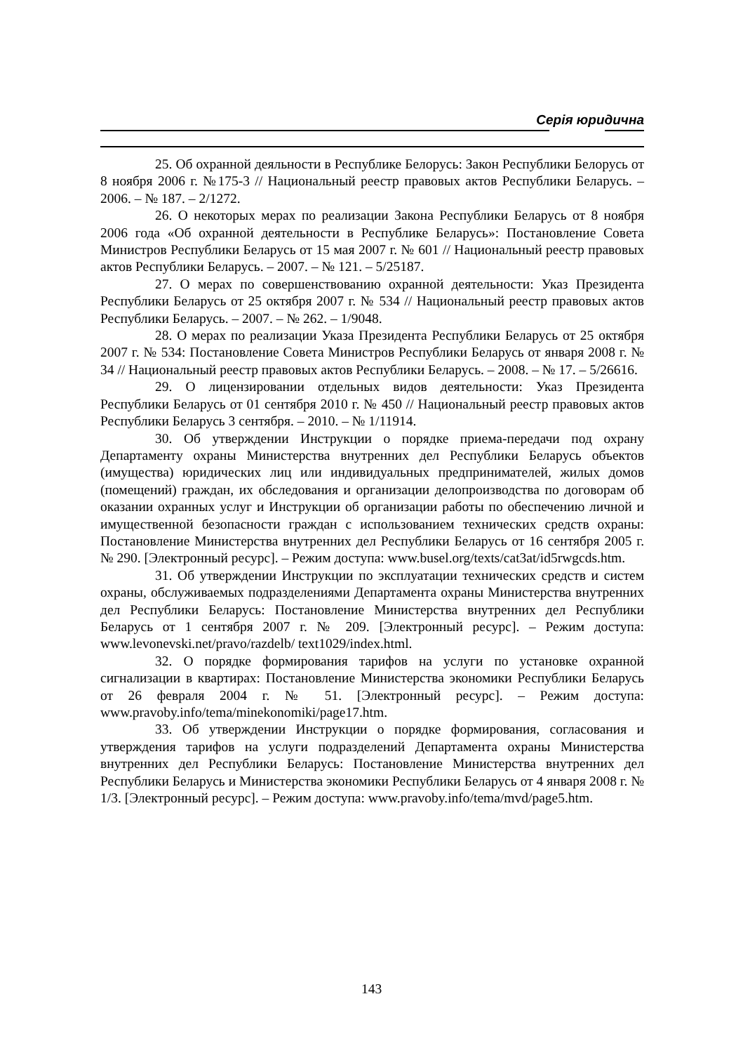Серія юридична
25. Об охранной деяльности в Республике Белорусь: Закон Республики Белорусь от 8 ноября 2006 г. №175-3 // Национальный реестр правовых актов Республики Беларусь. – 2006. – № 187. – 2/1272.
26. О некоторых мерах по реализации Закона Республики Беларусь от 8 ноября 2006 года «Об охранной деятельности в Республике Беларусь»: Постановление Совета Министров Республики Беларусь от 15 мая 2007 г. № 601 // Национальный реестр правовых актов Республики Беларусь. – 2007. – № 121. – 5/25187.
27. О мерах по совершенствованию охранной деятельности: Указ Президента Республики Беларусь от 25 октября 2007 г. № 534 // Национальный реестр правовых актов Республики Беларусь. – 2007. – № 262. – 1/9048.
28. О мерах по реализации Указа Президента Республики Беларусь от 25 октября 2007 г. № 534: Постановление Совета Министров Республики Беларусь от января 2008 г. № 34 // Национальный реестр правовых актов Республики Беларусь. – 2008. – № 17. – 5/26616.
29. О лицензировании отдельных видов деятельности: Указ Президента Республики Беларусь от 01 сентября 2010 г. № 450 // Национальный реестр правовых актов Республики Беларусь 3 сентября. – 2010. – № 1/11914.
30. Об утверждении Инструкции о порядке приема-передачи под охрану Департаменту охраны Министерства внутренних дел Республики Беларусь объектов (имущества) юридических лиц или индивидуальных предпринимателей, жилых домов (помещений) граждан, их обследования и организации делопроизводства по договорам об оказании охранных услуг и Инструкции об организации работы по обеспечению личной и имущественной безопасности граждан с использованием технических средств охраны: Постановление Министерства внутренних дел Республики Беларусь от 16 сентября 2005 г. № 290. [Электронный ресурс]. – Режим доступа: www.busel.org/texts/cat3at/id5rwgcds.htm.
31. Об утверждении Инструкции по эксплуатации технических средств и систем охраны, обслуживаемых подразделениями Департамента охраны Министерства внутренних дел Республики Беларусь: Постановление Министерства внутренних дел Республики Беларусь от 1 сентября 2007 г. № 209. [Электронный ресурс]. – Режим доступа: www.levonevski.net/pravo/razdelb/ text1029/index.html.
32. О порядке формирования тарифов на услуги по установке охранной сигнализации в квартирах: Постановление Министерства экономики Республики Беларусь от 26 февраля 2004 г. № 51. [Электронный ресурс]. – Режим доступа: www.pravoby.info/tema/minekonomiki/page17.htm.
33. Об утверждении Инструкции о порядке формирования, согласования и утверждения тарифов на услуги подразделений Департамента охраны Министерства внутренних дел Республики Беларусь: Постановление Министерства внутренних дел Республики Беларусь и Министерства экономики Республики Беларусь от 4 января 2008 г. № 1/3. [Электронный ресурс]. – Режим доступа: www.pravoby.info/tema/mvd/page5.htm.
143